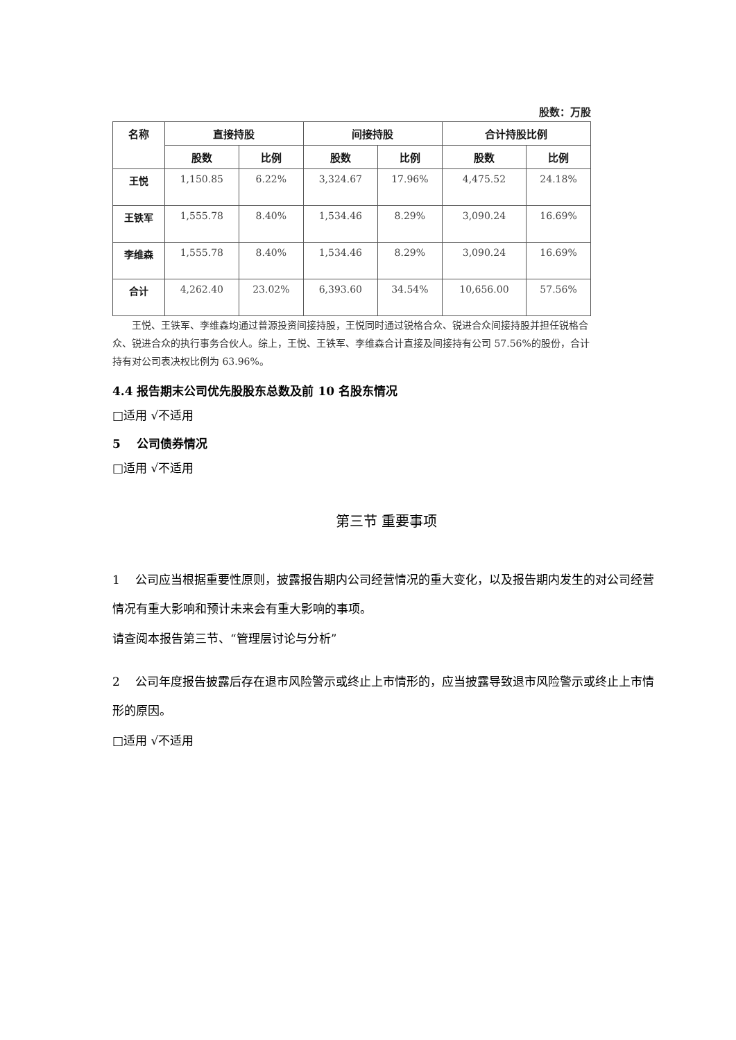股数：万股
| 名称 | 直接持股 | | 间接持股 | | 合计持股比例 | |
| --- | --- | --- | --- | --- | --- | --- |
| | 股数 | 比例 | 股数 | 比例 | 股数 | 比例 |
| 王悦 | 1,150.85 | 6.22% | 3,324.67 | 17.96% | 4,475.52 | 24.18% |
| 王铁军 | 1,555.78 | 8.40% | 1,534.46 | 8.29% | 3,090.24 | 16.69% |
| 李维森 | 1,555.78 | 8.40% | 1,534.46 | 8.29% | 3,090.24 | 16.69% |
| 合计 | 4,262.40 | 23.02% | 6,393.60 | 34.54% | 10,656.00 | 57.56% |
王悦、王铁军、李维森均通过普源投资间接持股，王悦同时通过锐格合众、锐进合众间接持股并担任锐格合众、锐进合众的执行事务合伙人。综上，王悦、王铁军、李维森合计直接及间接持有公司 57.56%的股份，合计持有对公司表决权比例为 63.96%。
4.4 报告期末公司优先股股东总数及前 10 名股东情况
□适用 √不适用
5　 公司债券情况
□适用 √不适用
第三节 重要事项
1　 公司应当根据重要性原则，披露报告期内公司经营情况的重大变化，以及报告期内发生的对公司经营情况有重大影响和预计未来会有重大影响的事项。
请查阅本报告第三节、“管理层讨论与分析”
2　 公司年度报告披露后存在退市风险警示或终止上市情形的，应当披露导致退市风险警示或终止上市情形的原因。
□适用 √不适用